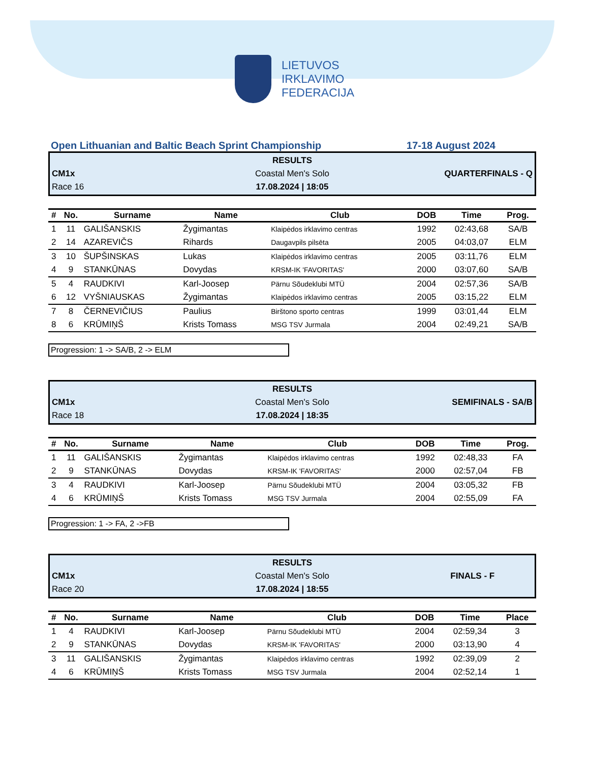LIETUVOS
IRKLAVIMO
FEDERACIJA
Open Lithuanian and Baltic Beach Sprint Championship 17-18 August 2024
RESULTS
CM1x
Coastal Men's Solo
QUARTERFINALS - Q
Race 16
17.08.2024 | 18:05
| # | No. | Surname | Name | Club | DOB | Time | Prog. |
| --- | --- | --- | --- | --- | --- | --- | --- |
| 1 | 11 | GALIŠANSKIS | Žygimantas | Klaipėdos irklavimo centras | 1992 | 02:43,68 | SA/B |
| 2 | 14 | AZAREVIČS | Rihards | Daugavpils pilsēta | 2005 | 04:03,07 | ELM |
| 3 | 10 | ŠUPŠINSKAS | Lukas | Klaipėdos irklavimo centras | 2005 | 03:11,76 | ELM |
| 4 | 9 | STANKŪNAS | Dovydas | KRSM-IK 'FAVORITAS' | 2000 | 03:07,60 | SA/B |
| 5 | 4 | RAUDKIVI | Karl-Joosep | Pärnu Sõudeklubi MTÜ | 2004 | 02:57,36 | SA/B |
| 6 | 12 | VYŠNIAUSKAS | Žygimantas | Klaipėdos irklavimo centras | 2005 | 03:15,22 | ELM |
| 7 | 8 | ČERNEVIČIUS | Paulius | Birštono sporto centras | 1999 | 03:01,44 | ELM |
| 8 | 6 | KRŪMIŅŠ | Krists Tomass | MSG TSV Jurmala | 2004 | 02:49,21 | SA/B |
Progression: 1 -> SA/B, 2 -> ELM
RESULTS
CM1x
Coastal Men's Solo
SEMIFINALS - SA/B
Race 18
17.08.2024 | 18:35
| # | No. | Surname | Name | Club | DOB | Time | Prog. |
| --- | --- | --- | --- | --- | --- | --- | --- |
| 1 | 11 | GALIŠANSKIS | Žygimantas | Klaipėdos irklavimo centras | 1992 | 02:48,33 | FA |
| 2 | 9 | STANKŪNAS | Dovydas | KRSM-IK 'FAVORITAS' | 2000 | 02:57,04 | FB |
| 3 | 4 | RAUDKIVI | Karl-Joosep | Pärnu Sõudeklubi MTÜ | 2004 | 03:05,32 | FB |
| 4 | 6 | KRŪMIŅŠ | Krists Tomass | MSG TSV Jurmala | 2004 | 02:55,09 | FA |
Progression: 1 -> FA, 2 ->FB
RESULTS
CM1x
Coastal Men's Solo
FINALS - F
Race 20
17.08.2024 | 18:55
| # | No. | Surname | Name | Club | DOB | Time | Place |
| --- | --- | --- | --- | --- | --- | --- | --- |
| 1 | 4 | RAUDKIVI | Karl-Joosep | Pärnu Sõudeklubi MTÜ | 2004 | 02:59,34 | 3 |
| 2 | 9 | STANKŪNAS | Dovydas | KRSM-IK 'FAVORITAS' | 2000 | 03:13,90 | 4 |
| 3 | 11 | GALIŠANSKIS | Žygimantas | Klaipėdos irklavimo centras | 1992 | 02:39,09 | 2 |
| 4 | 6 | KRŪMIŅŠ | Krists Tomass | MSG TSV Jurmala | 2004 | 02:52,14 | 1 |